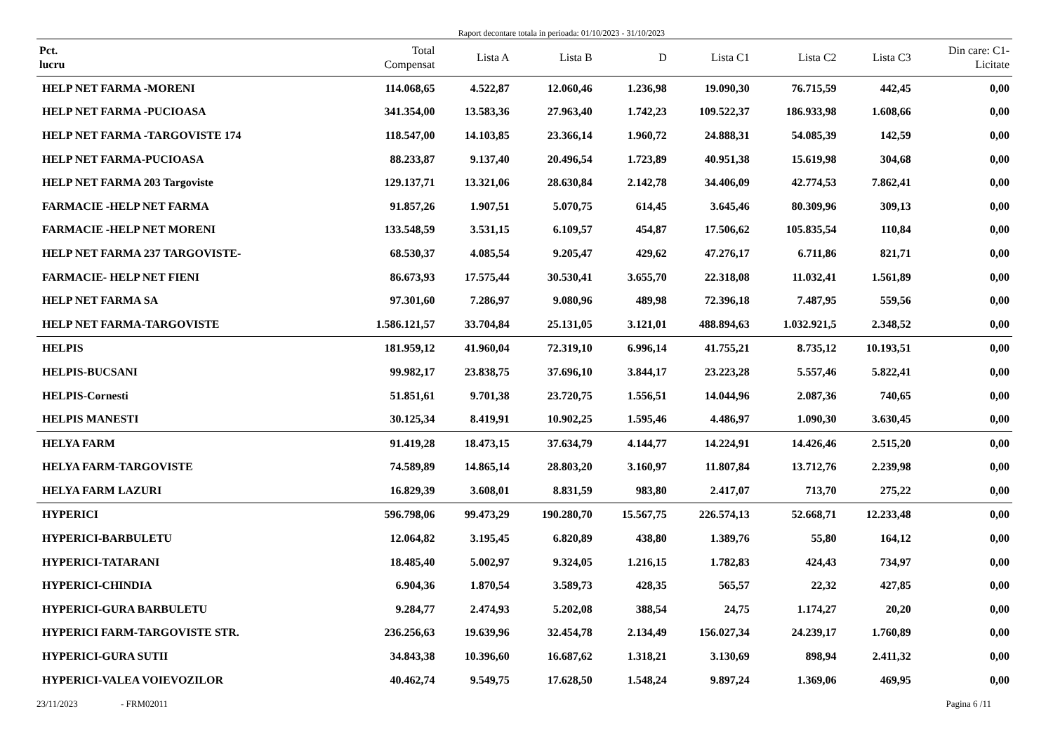Raport decontare totala in perioada: 01/10/2023 - 31/10/2023
| Pct. lucru | Total Compensat | Lista A | Lista B | D | Lista C1 | Lista C2 | Lista C3 | Din care: C1- Licitate |
| --- | --- | --- | --- | --- | --- | --- | --- | --- |
| HELP NET FARMA -MORENI | 114.068,65 | 4.522,87 | 12.060,46 | 1.236,98 | 19.090,30 | 76.715,59 | 442,45 | 0,00 |
| HELP NET FARMA -PUCIOASA | 341.354,00 | 13.583,36 | 27.963,40 | 1.742,23 | 109.522,37 | 186.933,98 | 1.608,66 | 0,00 |
| HELP NET FARMA -TARGOVISTE 174 | 118.547,00 | 14.103,85 | 23.366,14 | 1.960,72 | 24.888,31 | 54.085,39 | 142,59 | 0,00 |
| HELP NET FARMA-PUCIOASA | 88.233,87 | 9.137,40 | 20.496,54 | 1.723,89 | 40.951,38 | 15.619,98 | 304,68 | 0,00 |
| HELP NET FARMA 203 Targoviste | 129.137,71 | 13.321,06 | 28.630,84 | 2.142,78 | 34.406,09 | 42.774,53 | 7.862,41 | 0,00 |
| FARMACIE -HELP NET FARMA | 91.857,26 | 1.907,51 | 5.070,75 | 614,45 | 3.645,46 | 80.309,96 | 309,13 | 0,00 |
| FARMACIE -HELP NET MORENI | 133.548,59 | 3.531,15 | 6.109,57 | 454,87 | 17.506,62 | 105.835,54 | 110,84 | 0,00 |
| HELP NET FARMA 237 TARGOVISTE- | 68.530,37 | 4.085,54 | 9.205,47 | 429,62 | 47.276,17 | 6.711,86 | 821,71 | 0,00 |
| FARMACIE- HELP NET FIENI | 86.673,93 | 17.575,44 | 30.530,41 | 3.655,70 | 22.318,08 | 11.032,41 | 1.561,89 | 0,00 |
| HELP NET FARMA SA | 97.301,60 | 7.286,97 | 9.080,96 | 489,98 | 72.396,18 | 7.487,95 | 559,56 | 0,00 |
| HELP NET FARMA-TARGOVISTE | 1.586.121,57 | 33.704,84 | 25.131,05 | 3.121,01 | 488.894,63 | 1.032.921,5 | 2.348,52 | 0,00 |
| HELPIS | 181.959,12 | 41.960,04 | 72.319,10 | 6.996,14 | 41.755,21 | 8.735,12 | 10.193,51 | 0,00 |
| HELPIS-BUCSANI | 99.982,17 | 23.838,75 | 37.696,10 | 3.844,17 | 23.223,28 | 5.557,46 | 5.822,41 | 0,00 |
| HELPIS-Cornesti | 51.851,61 | 9.701,38 | 23.720,75 | 1.556,51 | 14.044,96 | 2.087,36 | 740,65 | 0,00 |
| HELPIS MANESTI | 30.125,34 | 8.419,91 | 10.902,25 | 1.595,46 | 4.486,97 | 1.090,30 | 3.630,45 | 0,00 |
| HELYA FARM | 91.419,28 | 18.473,15 | 37.634,79 | 4.144,77 | 14.224,91 | 14.426,46 | 2.515,20 | 0,00 |
| HELYA FARM-TARGOVISTE | 74.589,89 | 14.865,14 | 28.803,20 | 3.160,97 | 11.807,84 | 13.712,76 | 2.239,98 | 0,00 |
| HELYA FARM LAZURI | 16.829,39 | 3.608,01 | 8.831,59 | 983,80 | 2.417,07 | 713,70 | 275,22 | 0,00 |
| HYPERICI | 596.798,06 | 99.473,29 | 190.280,70 | 15.567,75 | 226.574,13 | 52.668,71 | 12.233,48 | 0,00 |
| HYPERICI-BARBULETU | 12.064,82 | 3.195,45 | 6.820,89 | 438,80 | 1.389,76 | 55,80 | 164,12 | 0,00 |
| HYPERICI-TATARANI | 18.485,40 | 5.002,97 | 9.324,05 | 1.216,15 | 1.782,83 | 424,43 | 734,97 | 0,00 |
| HYPERICI-CHINDIA | 6.904,36 | 1.870,54 | 3.589,73 | 428,35 | 565,57 | 22,32 | 427,85 | 0,00 |
| HYPERICI-GURA BARBULETU | 9.284,77 | 2.474,93 | 5.202,08 | 388,54 | 24,75 | 1.174,27 | 20,20 | 0,00 |
| HYPERICI FARM-TARGOVISTE STR. | 236.256,63 | 19.639,96 | 32.454,78 | 2.134,49 | 156.027,34 | 24.239,17 | 1.760,89 | 0,00 |
| HYPERICI-GURA SUTII | 34.843,38 | 10.396,60 | 16.687,62 | 1.318,21 | 3.130,69 | 898,94 | 2.411,32 | 0,00 |
| HYPERICI-VALEA VOIEVOZILOR | 40.462,74 | 9.549,75 | 17.628,50 | 1.548,24 | 9.897,24 | 1.369,06 | 469,95 | 0,00 |
23/11/2023 - FRM02011 Pagina 6 /11